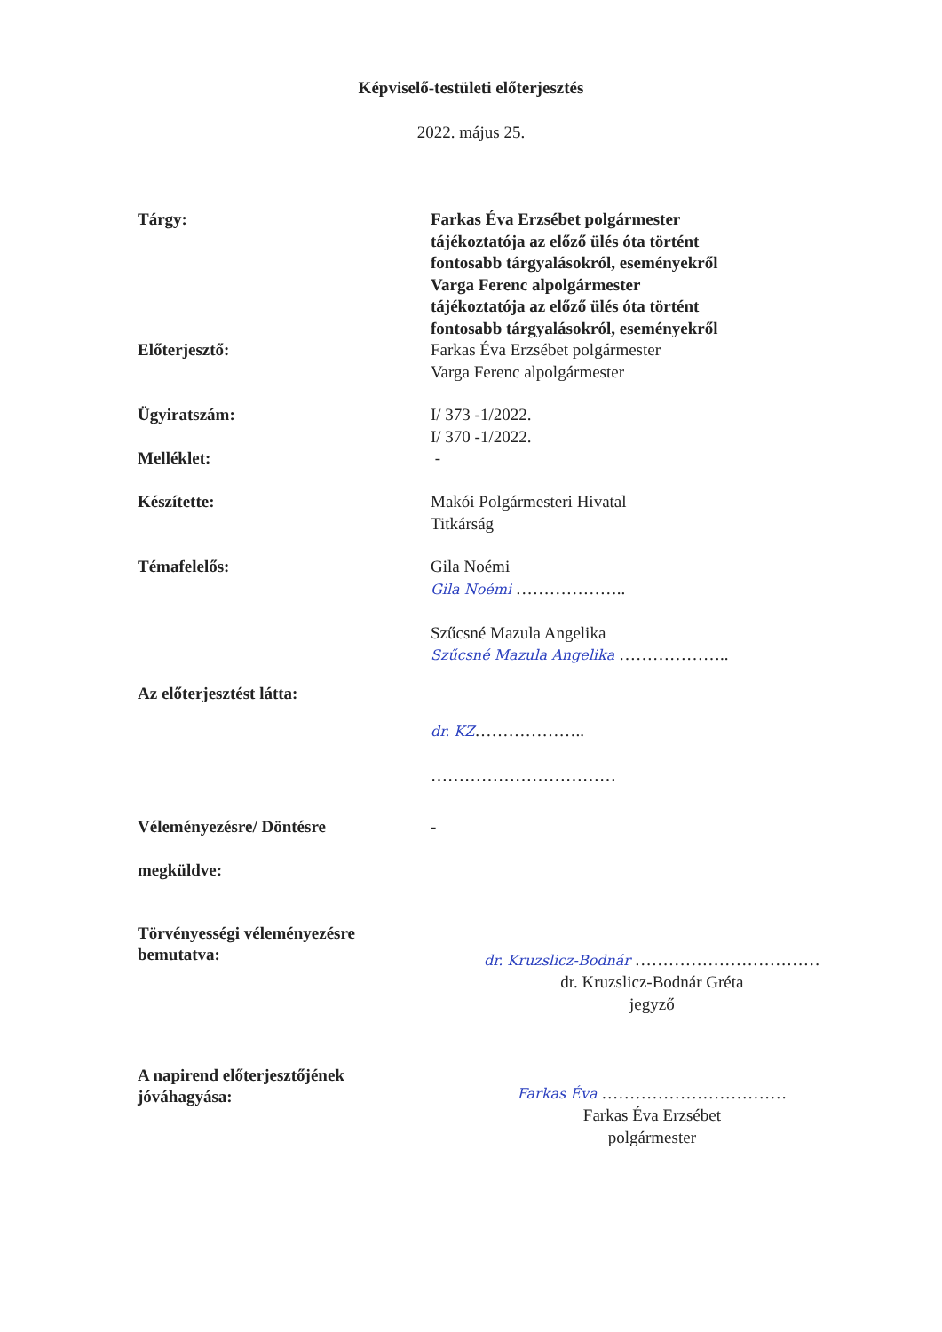Képviselő-testületi előterjesztés
2022. május 25.
| Tárgy: | Farkas Éva Erzsébet polgármester tájékoztatója az előző ülés óta történt fontosabb tárgyalásokról, eseményekről Varga Ferenc alpolgármester tájékoztatója az előző ülés óta történt fontosabb tárgyalásokról, eseményekről |
| Előterjesztő: | Farkas Éva Erzsébet polgármester Varga Ferenc alpolgármester |
| Ügyiratszám: | I/ 373 -1/2022. I/ 370 -1/2022. |
| Melléklet: | - |
| Készítette: | Makói Polgármesteri Hivatal Titkárság |
| Témafelelős: | Gila Noémi Gila Noémi ……………….. Szűcsné Mazula Angelika Szűcsné Mazula Angelika ……………….. |
| Az előterjesztést látta: | dr. KZ ……………….. …………………………… |
| Véleményezésre/ Döntésre megküldve: | - |
| Törvényességi véleményezésre bemutatva: | dr. Kruzslicz-Bodnár …………………………… dr. Kruzslicz-Bodnár Gréta jegyző |
| A napirend előterjesztőjének jóváhagyása: | Farkas Éva …………………………… Farkas Éva Erzsébet polgármester |